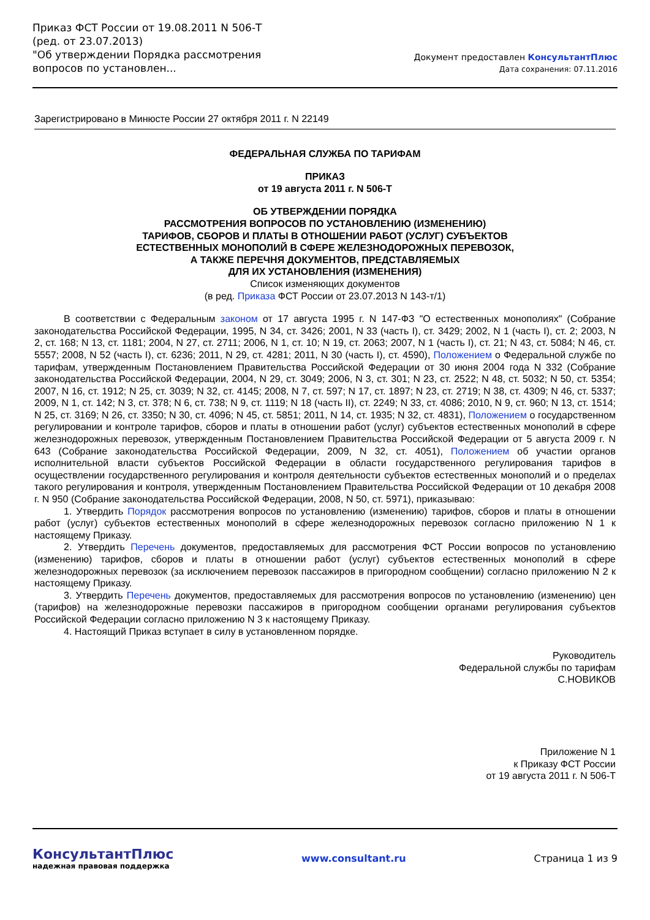Приказ ФСТ России от 19.08.2011 N 506-Т
(ред. от 23.07.2013)
"Об утверждении Порядка рассмотрения вопросов по установлен...
Документ предоставлен КонсультантПлюс
Дата сохранения: 07.11.2016
Зарегистрировано в Минюсте России 27 октября 2011 г. N 22149
ФЕДЕРАЛЬНАЯ СЛУЖБА ПО ТАРИФАМ
ПРИКАЗ
от 19 августа 2011 г. N 506-Т
ОБ УТВЕРЖДЕНИИ ПОРЯДКА
РАССМОТРЕНИЯ ВОПРОСОВ ПО УСТАНОВЛЕНИЮ (ИЗМЕНЕНИЮ)
ТАРИФОВ, СБОРОВ И ПЛАТЫ В ОТНОШЕНИИ РАБОТ (УСЛУГ) СУБЪЕКТОВ
ЕСТЕСТВЕННЫХ МОНОПОЛИЙ В СФЕРЕ ЖЕЛЕЗНОДОРОЖНЫХ ПЕРЕВОЗОК,
А ТАКЖЕ ПЕРЕЧНЯ ДОКУМЕНТОВ, ПРЕДСТАВЛЯЕМЫХ
ДЛЯ ИХ УСТАНОВЛЕНИЯ (ИЗМЕНЕНИЯ)
Список изменяющих документов
(в ред. Приказа ФСТ России от 23.07.2013 N 143-т/1)
В соответствии с Федеральным законом от 17 августа 1995 г. N 147-ФЗ "О естественных монополиях" (Собрание законодательства Российской Федерации, 1995, N 34, ст. 3426; 2001, N 33 (часть I), ст. 3429; 2002, N 1 (часть I), ст. 2; 2003, N 2, ст. 168; N 13, ст. 1181; 2004, N 27, ст. 2711; 2006, N 1, ст. 10; N 19, ст. 2063; 2007, N 1 (часть I), ст. 21; N 43, ст. 5084; N 46, ст. 5557; 2008, N 52 (часть I), ст. 6236; 2011, N 29, ст. 4281; 2011, N 30 (часть I), ст. 4590), Положением о Федеральной службе по тарифам, утвержденным Постановлением Правительства Российской Федерации от 30 июня 2004 года N 332 (Собрание законодательства Российской Федерации, 2004, N 29, ст. 3049; 2006, N 3, ст. 301; N 23, ст. 2522; N 48, ст. 5032; N 50, ст. 5354; 2007, N 16, ст. 1912; N 25, ст. 3039; N 32, ст. 4145; 2008, N 7, ст. 597; N 17, ст. 1897; N 23, ст. 2719; N 38, ст. 4309; N 46, ст. 5337; 2009, N 1, ст. 142; N 3, ст. 378; N 6, ст. 738; N 9, ст. 1119; N 18 (часть II), ст. 2249; N 33, ст. 4086; 2010, N 9, ст. 960; N 13, ст. 1514; N 25, ст. 3169; N 26, ст. 3350; N 30, ст. 4096; N 45, ст. 5851; 2011, N 14, ст. 1935; N 32, ст. 4831), Положением о государственном регулировании и контроле тарифов, сборов и платы в отношении работ (услуг) субъектов естественных монополий в сфере железнодорожных перевозок, утвержденным Постановлением Правительства Российской Федерации от 5 августа 2009 г. N 643 (Собрание законодательства Российской Федерации, 2009, N 32, ст. 4051), Положением об участии органов исполнительной власти субъектов Российской Федерации в области государственного регулирования тарифов в осуществлении государственного регулирования и контроля деятельности субъектов естественных монополий и о пределах такого регулирования и контроля, утвержденным Постановлением Правительства Российской Федерации от 10 декабря 2008 г. N 950 (Собрание законодательства Российской Федерации, 2008, N 50, ст. 5971), приказываю:
1. Утвердить Порядок рассмотрения вопросов по установлению (изменению) тарифов, сборов и платы в отношении работ (услуг) субъектов естественных монополий в сфере железнодорожных перевозок согласно приложению N 1 к настоящему Приказу.
2. Утвердить Перечень документов, предоставляемых для рассмотрения ФСТ России вопросов по установлению (изменению) тарифов, сборов и платы в отношении работ (услуг) субъектов естественных монополий в сфере железнодорожных перевозок (за исключением перевозок пассажиров в пригородном сообщении) согласно приложению N 2 к настоящему Приказу.
3. Утвердить Перечень документов, предоставляемых для рассмотрения вопросов по установлению (изменению) цен (тарифов) на железнодорожные перевозки пассажиров в пригородном сообщении органами регулирования субъектов Российской Федерации согласно приложению N 3 к настоящему Приказу.
4. Настоящий Приказ вступает в силу в установленном порядке.
Руководитель
Федеральной службы по тарифам
С.НОВИКОВ
Приложение N 1
к Приказу ФСТ России
от 19 августа 2011 г. N 506-Т
КонсультантПлюс
надежная правовая поддержка
www.consultant.ru Страница 1 из 9